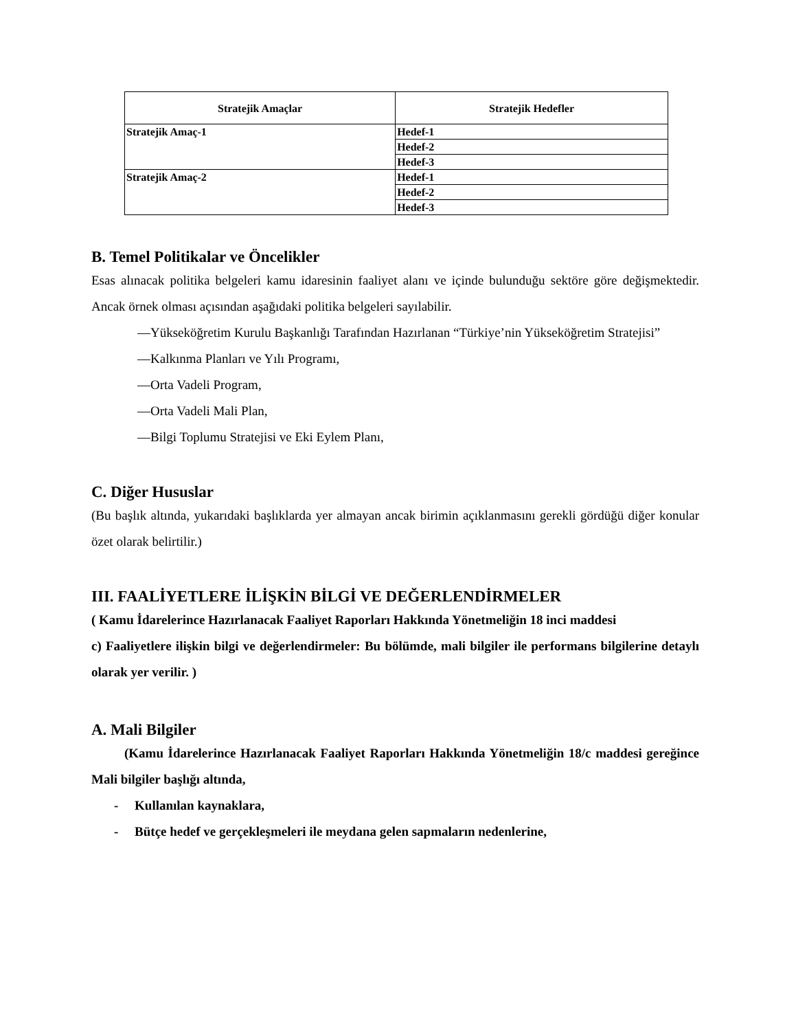| Stratejik Amaçlar | Stratejik Hedefler |
| --- | --- |
| Stratejik Amaç-1 | Hedef-1 |
| | Hedef-2 |
| | Hedef-3 |
| Stratejik Amaç-2 | Hedef-1 |
| | Hedef-2 |
| | Hedef-3 |
B. Temel Politikalar ve Öncelikler
Esas alınacak politika belgeleri kamu idaresinin faaliyet alanı ve içinde bulunduğu sektöre göre değişmektedir. Ancak örnek olması açısından aşağıdaki politika belgeleri sayılabilir.
—Yükseköğretim Kurulu Başkanlığı Tarafından Hazırlanan “Türkiye’nin Yükseköğretim Stratejisi”
—Kalkınma Planları ve Yılı Programı,
—Orta Vadeli Program,
—Orta Vadeli Mali Plan,
—Bilgi Toplumu Stratejisi ve Eki Eylem Planı,
C. Diğer Hususlar
(Bu başlık altında, yukarıdaki başlıklarda yer almayan ancak birimin açıklanmasını gerekli gördüğü diğer konular özet olarak belirtilir.)
III. FAALİYETLERE İLİŞKİN BİLGİ VE DEĞERLENDİRMELER
( Kamu İdarelerince Hazırlanacak Faaliyet Raporları Hakkında Yönetmeliğin 18 inci maddesi
c) Faaliyetlere ilişkin bilgi ve değerlendirmeler: Bu bölümde, mali bilgiler ile performans bilgilerine detaylı olarak yer verilir. )
A. Mali Bilgiler
(Kamu İdarelerince Hazırlanacak Faaliyet Raporları Hakkında Yönetmeliğin 18/c maddesi gereğince Mali bilgiler başlığı altında,
- Kullanılan kaynaklara,
- Bütçe hedef ve gerçekleşmeleri ile meydana gelen sapmaların nedenlerine,